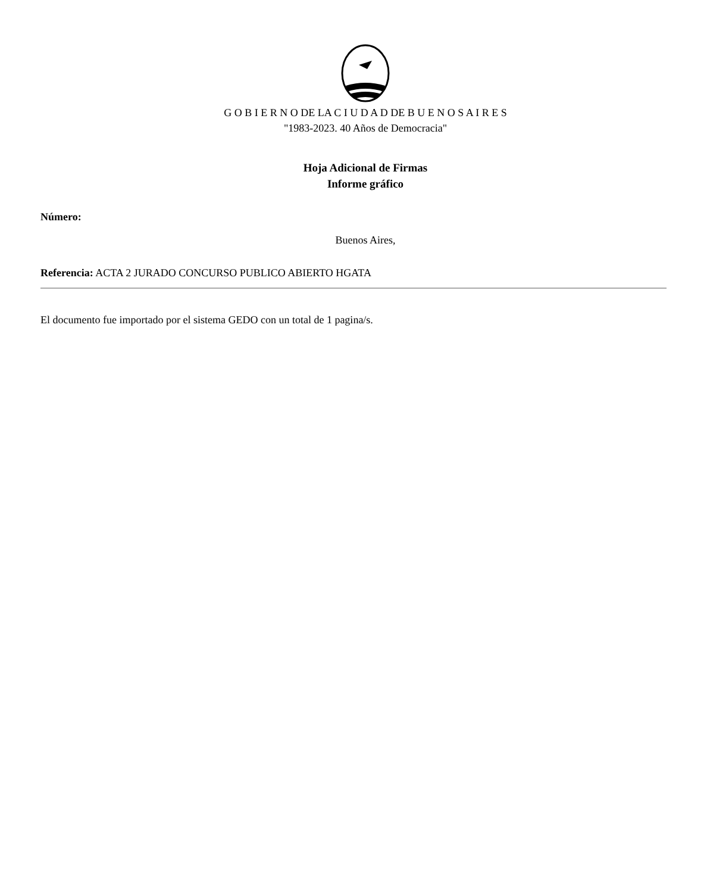G O B I E R N O DE LA C I U D A D DE B U E N O S A I R E S
"1983-2023. 40 Años de Democracia"
Hoja Adicional de Firmas
Informe gráfico
Número:
Buenos Aires,
Referencia: ACTA 2 JURADO CONCURSO PUBLICO ABIERTO HGATA
El documento fue importado por el sistema GEDO con un total de 1 pagina/s.